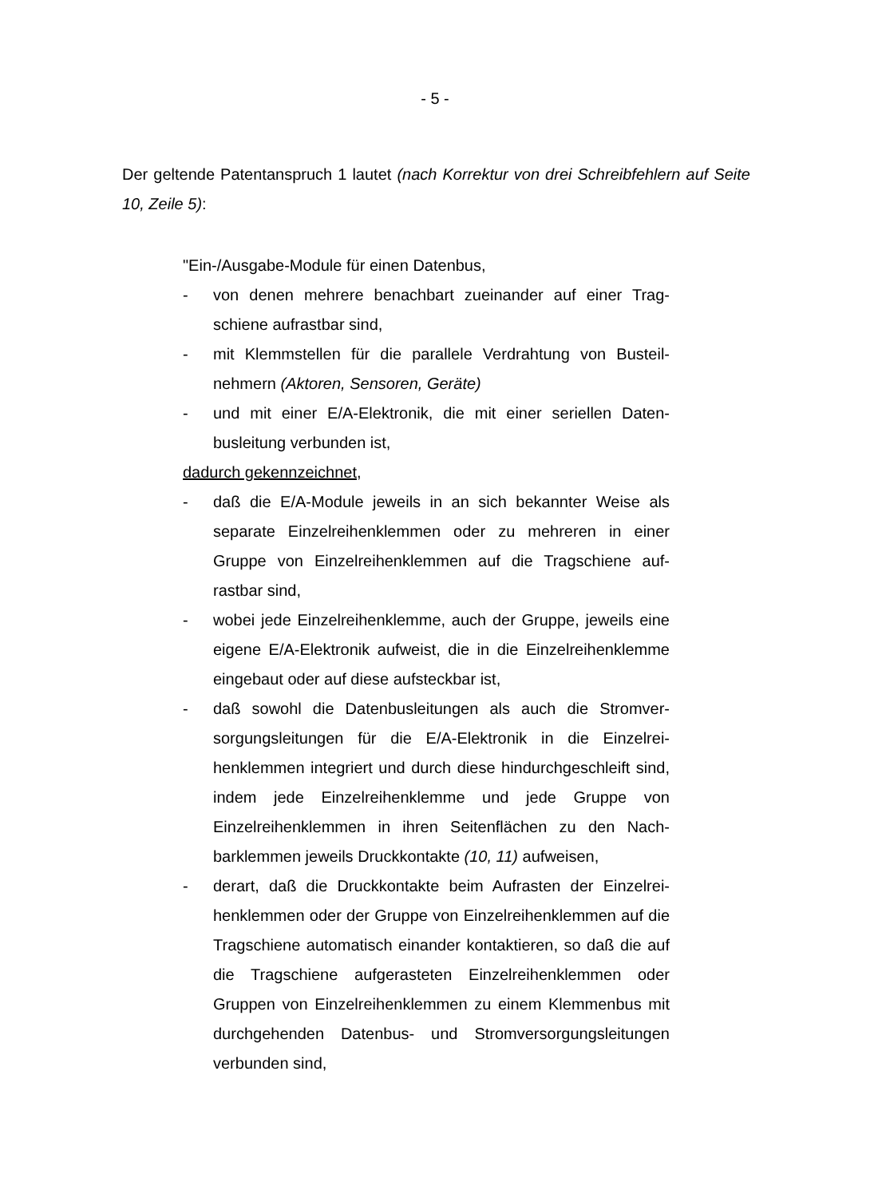- 5 -
Der geltende Patentanspruch 1 lautet (nach Korrektur von drei Schreibfehlern auf Seite 10, Zeile 5):
"Ein-/Ausgabe-Module für einen Datenbus,
- von denen mehrere benachbart zueinander auf einer Trag­schiene aufrastbar sind,
- mit Klemmstellen für die parallele Verdrahtung von Busteil­nehmern (Aktoren, Sensoren, Geräte)
- und mit einer E/A-Elektronik, die mit einer seriellen Daten­busleitung verbunden ist,
dadurch gekennzeichnet,
- daß die E/A-Module jeweils in an sich bekannter Weise als separate Einzelreihenklemmen oder zu mehreren in einer Gruppe von Einzelreihenklemmen auf die Tragschiene auf­rastbar sind,
- wobei jede Einzelreihenklemme, auch der Gruppe, jeweils eine eigene E/A-Elektronik aufweist, die in die Einzelreihen­klemme eingebaut oder auf diese aufsteckbar ist,
- daß sowohl die Datenbusleitungen als auch die Stromver­sorgungsleitungen für die E/A-Elektronik in die Einzelrei­henklemmen integriert und durch diese hindurchgeschleift sind, indem jede Einzelreihenklemme und jede Gruppe von Einzelreihenklemmen in ihren Seitenflächen zu den Nach­barklemmen jeweils Druckkontakte (10, 11) aufweisen,
- derart, daß die Druckkontakte beim Aufrasten der Einzelrei­henklemmen oder der Gruppe von Einzelreihenklemmen auf die Tragschiene automatisch einander kontaktieren, so daß die auf die Tragschiene aufgerasteten Einzelreihen­klemmen oder Gruppen von Einzelreihenklemmen zu einem Klemmenbus mit durchgehenden Datenbus- und Stromver­sorgungsleitungen verbunden sind,